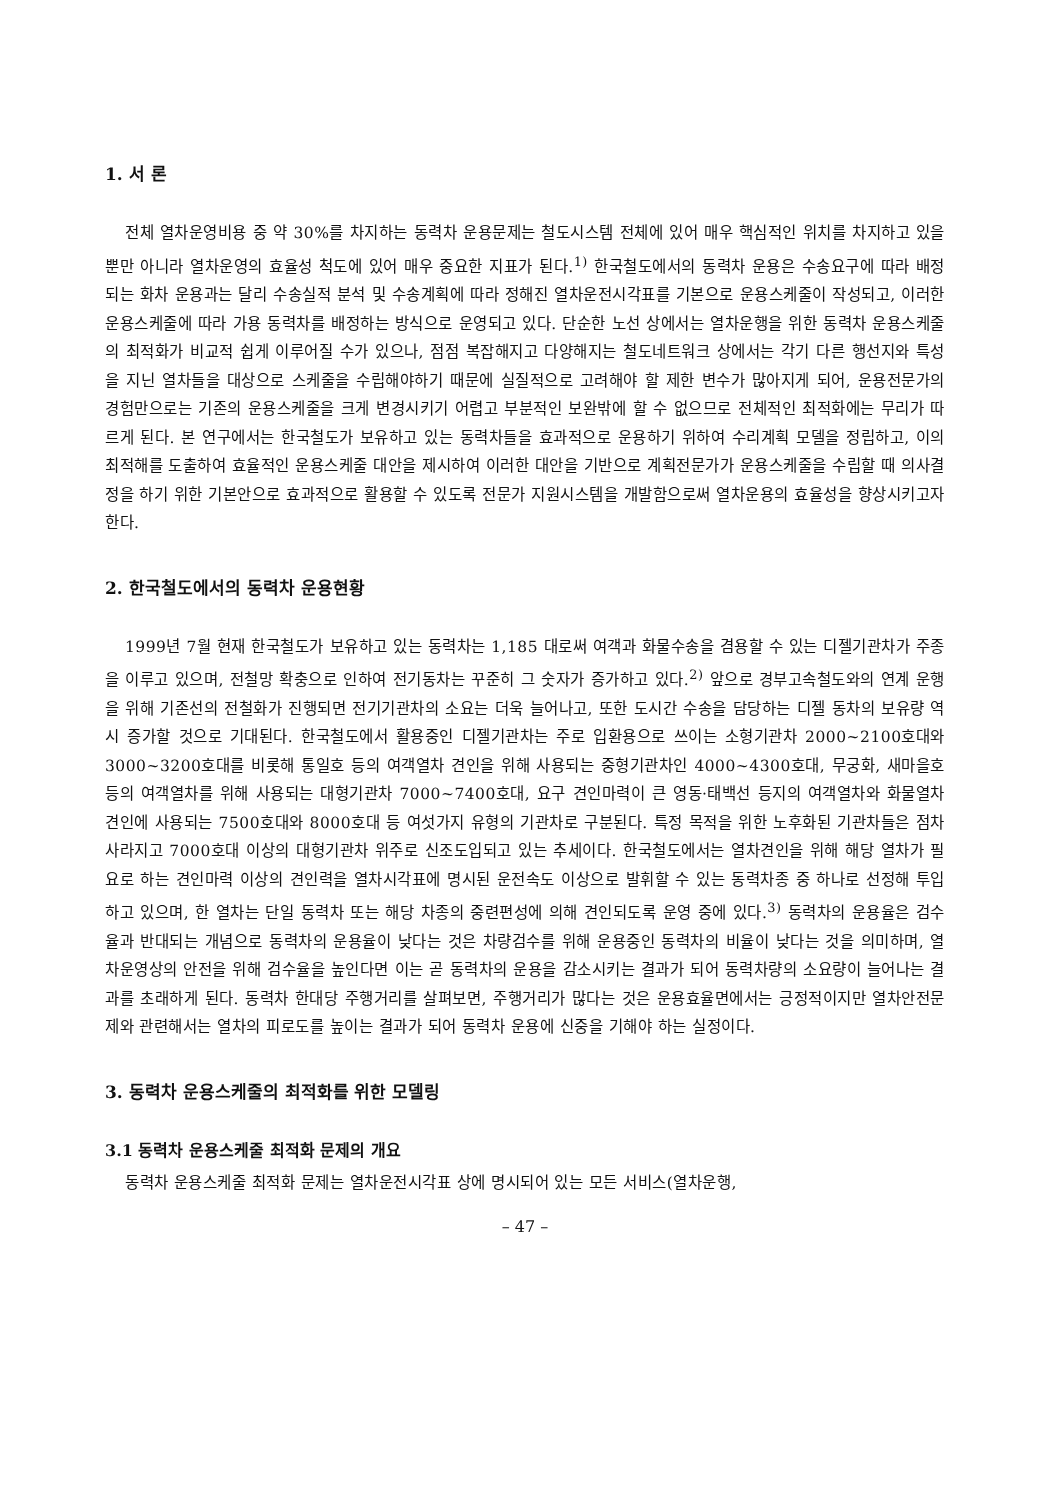1. 서 론
전체 열차운영비용 중 약 30%를 차지하는 동력차 운용문제는 철도시스템 전체에 있어 매우 핵심적인 위치를 차지하고 있을 뿐만 아니라 열차운영의 효율성 척도에 있어 매우 중요한 지표가 된다.<sup>1)</sup> 한국철도에서의 동력차 운용은 수송요구에 따라 배정되는 화차 운용과는 달리 수송실적 분석 및 수송계획에 따라 정해진 열차운전시각표를 기본으로 운용스케줄이 작성되고, 이러한 운용스케줄에 따라 가용 동력차를 배정하는 방식으로 운영되고 있다. 단순한 노선 상에서는 열차운행을 위한 동력차 운용스케줄의 최적화가 비교적 쉽게 이루어질 수가 있으나, 점점 복잡해지고 다양해지는 철도네트워크 상에서는 각기 다른 행선지와 특성을 지닌 열차들을 대상으로 스케줄을 수립해야하기 때문에 실질적으로 고려해야 할 제한 변수가 많아지게 되어, 운용전문가의 경험만으로는 기존의 운용스케줄을 크게 변경시키기 어렵고 부분적인 보완밖에 할 수 없으므로 전체적인 최적화에는 무리가 따르게 된다. 본 연구에서는 한국철도가 보유하고 있는 동력차들을 효과적으로 운용하기 위하여 수리계획 모델을 정립하고, 이의 최적해를 도출하여 효율적인 운용스케줄 대안을 제시하여 이러한 대안을 기반으로 계획전문가가 운용스케줄을 수립할 때 의사결정을 하기 위한 기본안으로 효과적으로 활용할 수 있도록 전문가 지원시스템을 개발함으로써 열차운용의 효율성을 향상시키고자 한다.
2. 한국철도에서의 동력차 운용현황
1999년 7월 현재 한국철도가 보유하고 있는 동력차는 1,185 대로써 여객과 화물수송을 겸용할 수 있는 디젤기관차가 주종을 이루고 있으며, 전철망 확충으로 인하여 전기동차는 꾸준히 그 숫자가 증가하고 있다.<sup>2)</sup> 앞으로 경부고속철도와의 연계 운행을 위해 기존선의 전철화가 진행되면 전기기관차의 소요는 더욱 늘어나고, 또한 도시간 수송을 담당하는 디젤 동차의 보유량 역시 증가할 것으로 기대된다. 한국철도에서 활용중인 디젤기관차는 주로 입환용으로 쓰이는 소형기관차 2000~2100호대와 3000~3200호대를 비롯해 통일호 등의 여객열차 견인을 위해 사용되는 중형기관차인 4000~4300호대, 무궁화, 새마을호 등의 여객열차를 위해 사용되는 대형기관차 7000~7400호대, 요구 견인마력이 큰 영동·태백선 등지의 여객열차와 화물열차 견인에 사용되는 7500호대와 8000호대 등 여섯가지 유형의 기관차로 구분된다. 특정 목적을 위한 노후화된 기관차들은 점차 사라지고 7000호대 이상의 대형기관차 위주로 신조도입되고 있는 추세이다. 한국철도에서는 열차견인을 위해 해당 열차가 필요로 하는 견인마력 이상의 견인력을 열차시각표에 명시된 운전속도 이상으로 발휘할 수 있는 동력차종 중 하나로 선정해 투입하고 있으며, 한 열차는 단일 동력차 또는 해당 차종의 중련편성에 의해 견인되도록 운영 중에 있다.<sup>3)</sup> 동력차의 운용율은 검수율과 반대되는 개념으로 동력차의 운용율이 낮다는 것은 차량검수를 위해 운용중인 동력차의 비율이 낮다는 것을 의미하며, 열차운영상의 안전을 위해 검수율을 높인다면 이는 곧 동력차의 운용을 감소시키는 결과가 되어 동력차량의 소요량이 늘어나는 결과를 초래하게 된다. 동력차 한대당 주행거리를 살펴보면, 주행거리가 많다는 것은 운용효율면에서는 긍정적이지만 열차안전문제와 관련해서는 열차의 피로도를 높이는 결과가 되어 동력차 운용에 신중을 기해야 하는 실정이다.
3. 동력차 운용스케줄의 최적화를 위한 모델링
3.1 동력차 운용스케줄 최적화 문제의 개요
동력차 운용스케줄 최적화 문제는 열차운전시각표 상에 명시되어 있는 모든 서비스(열차운행,
– 47 –